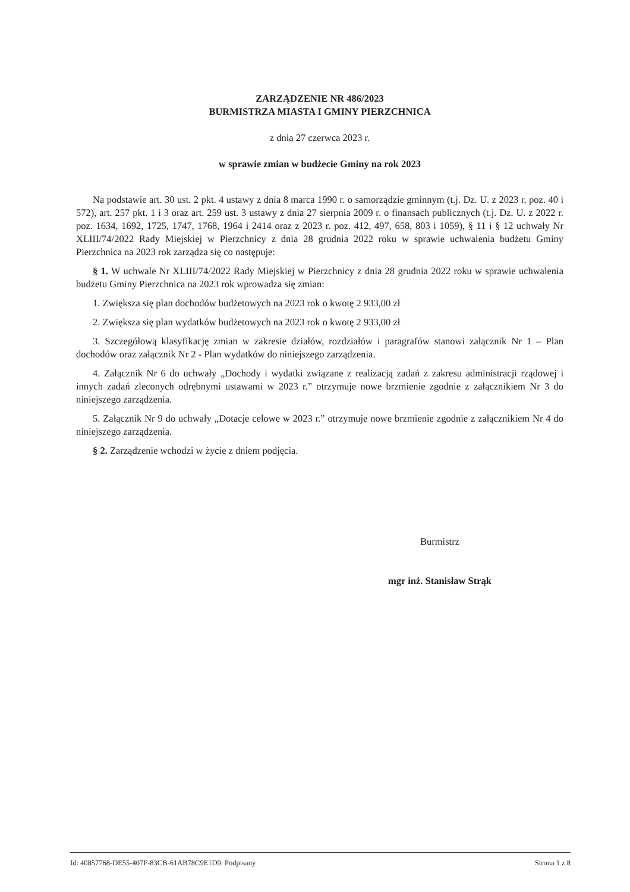ZARZĄDZENIE NR 486/2023
BURMISTRZA MIASTA I GMINY PIERZCHNICA
z dnia 27 czerwca 2023 r.
w sprawie zmian w budżecie Gminy na rok 2023
Na podstawie art. 30 ust. 2 pkt. 4 ustawy z dnia 8 marca 1990 r. o samorządzie gminnym (t.j. Dz. U. z 2023 r. poz. 40 i 572), art. 257 pkt. 1 i 3 oraz art. 259 ust. 3 ustawy z dnia 27 sierpnia 2009 r. o finansach publicznych (t.j. Dz. U. z 2022 r. poz. 1634, 1692, 1725, 1747, 1768, 1964 i 2414 oraz z 2023 r. poz. 412, 497, 658, 803 i 1059), § 11 i § 12 uchwały Nr XLIII/74/2022 Rady Miejskiej w Pierzchnicy z dnia 28 grudnia 2022 roku w sprawie uchwalenia budżetu Gminy Pierzchnica na 2023 rok zarządza się co następuje:
§ 1. W uchwale Nr XLIII/74/2022 Rady Miejskiej w Pierzchnicy z dnia 28 grudnia 2022 roku w sprawie uchwalenia budżetu Gminy Pierzchnica na 2023 rok wprowadza się zmian:
1. Zwiększa się plan dochodów budżetowych na 2023 rok o kwotę 2 933,00 zł
2. Zwiększa się plan wydatków budżetowych na 2023 rok o kwotę 2 933,00 zł
3. Szczegółową klasyfikację zmian w zakresie działów, rozdziałów i paragrafów stanowi załącznik Nr 1 – Plan dochodów oraz załącznik Nr 2 - Plan wydatków do niniejszego zarządzenia.
4. Załącznik Nr 6 do uchwały „Dochody i wydatki związane z realizacją zadań z zakresu administracji rządowej i innych zadań zleconych odrębnymi ustawami w 2023 r.” otrzymuje nowe brzmienie zgodnie z załącznikiem Nr 3 do niniejszego zarządzenia.
5. Załącznik Nr 9 do uchwały „Dotacje celowe w 2023 r.” otrzymuje nowe brzmienie zgodnie z załącznikiem Nr 4 do niniejszego zarządzenia.
§ 2. Zarządzenie wchodzi w życie z dniem podjęcia.
Burmistrz
mgr inż. Stanisław Strąk
Id: 40857768-DE55-407F-83CB-61AB78C9E1D9. Podpisany Strona 1 z 8